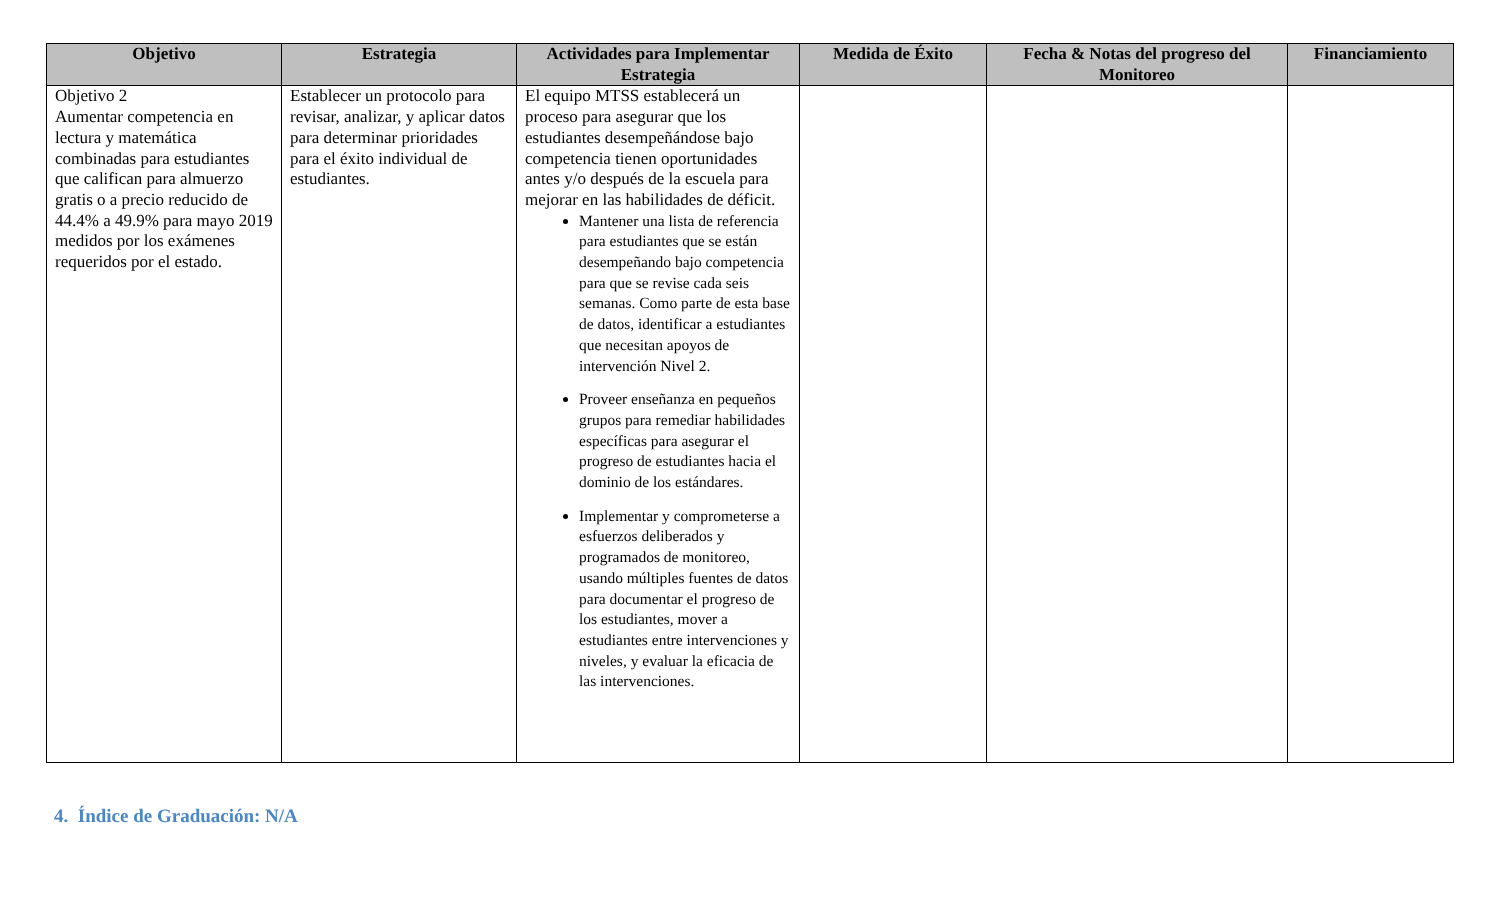| Objetivo | Estrategia | Actividades para Implementar Estrategia | Medida de Éxito | Fecha & Notas del progreso del Monitoreo | Financiamiento |
| --- | --- | --- | --- | --- | --- |
| Objetivo 2 Aumentar competencia en lectura y matemática combinadas para estudiantes que califican para almuerzo gratis o a precio reducido de 44.4% a 49.9% para mayo 2019 medidos por los exámenes requeridos por el estado. | Establecer un protocolo para revisar, analizar, y aplicar datos para determinar prioridades para el éxito individual de estudiantes. | El equipo MTSS establecerá un proceso para asegurar que los estudiantes desempeñándose bajo competencia tienen oportunidades antes y/o después de la escuela para mejorar en las habilidades de déficit. Mantener una lista de referencia para estudiantes que se están desempeñando bajo competencia para que se revise cada seis semanas. Como parte de esta base de datos, identificar a estudiantes que necesitan apoyos de intervención Nivel 2. Proveer enseñanza en pequeños grupos para remediar habilidades específicas para asegurar el progreso de estudiantes hacia el dominio de los estándares. Implementar y comprometerse a esfuerzos deliberados y programados de monitoreo, usando múltiples fuentes de datos para documentar el progreso de los estudiantes, mover a estudiantes entre intervenciones y niveles, y evaluar la eficacia de las intervenciones. | | | |
4. Índice de Graduación: N/A